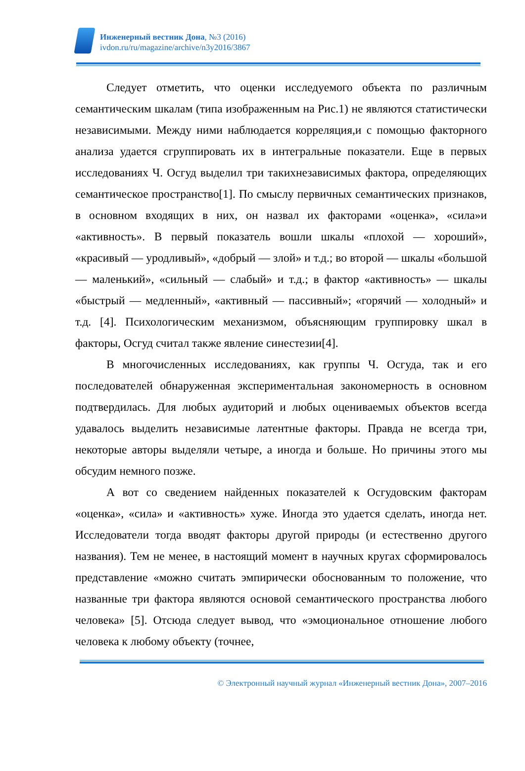Инженерный вестник Дона, №3 (2016)
ivdon.ru/ru/magazine/archive/n3y2016/3867
Следует отметить, что оценки исследуемого объекта по различным семантическим шкалам (типа изображенным на Рис.1) не являются статистически независимыми. Между ними наблюдается корреляция,и с помощью факторного анализа удается сгруппировать их в интегральные показатели. Еще в первых исследованиях Ч. Осгуд выделил три такихнезависимых фактора, определяющих семантическое пространство[1]. По смыслу первичных семантических признаков, в основном входящих в них, он назвал их факторами «оценка», «сила»и «активность». В первый показатель вошли шкалы «плохой — хороший», «красивый — уродливый», «добрый — злой» и т.д.; во второй — шкалы «большой — маленький», «сильный — слабый» и т.д.; в фактор «активность» — шкалы «быстрый — медленный», «активный — пассивный»; «горячий — холодный» и т.д. [4]. Психологическим механизмом, объясняющим группировку шкал в факторы, Осгуд считал также явление синестезии[4].
В многочисленных исследованиях, как группы Ч. Осгуда, так и его последователей обнаруженная экспериментальная закономерность в основном подтвердилась. Для любых аудиторий и любых оцениваемых объектов всегда удавалось выделить независимые латентные факторы. Правда не всегда три, некоторые авторы выделяли четыре, а иногда и больше. Но причины этого мы обсудим немного позже.
А вот со сведением найденных показателей к Осгудовским факторам «оценка», «сила» и «активность» хуже. Иногда это удается сделать, иногда нет. Исследователи тогда вводят факторы другой природы (и естественно другого названия). Тем не менее, в настоящий момент в научных кругах сформировалось представление «можно считать эмпирически обоснованным то положение, что названные три фактора являются основой семантического пространства любого человека» [5]. Отсюда следует вывод, что «эмоциональное отношение любого человека к любому объекту (точнее,
© Электронный научный журнал «Инженерный вестник Дона», 2007–2016